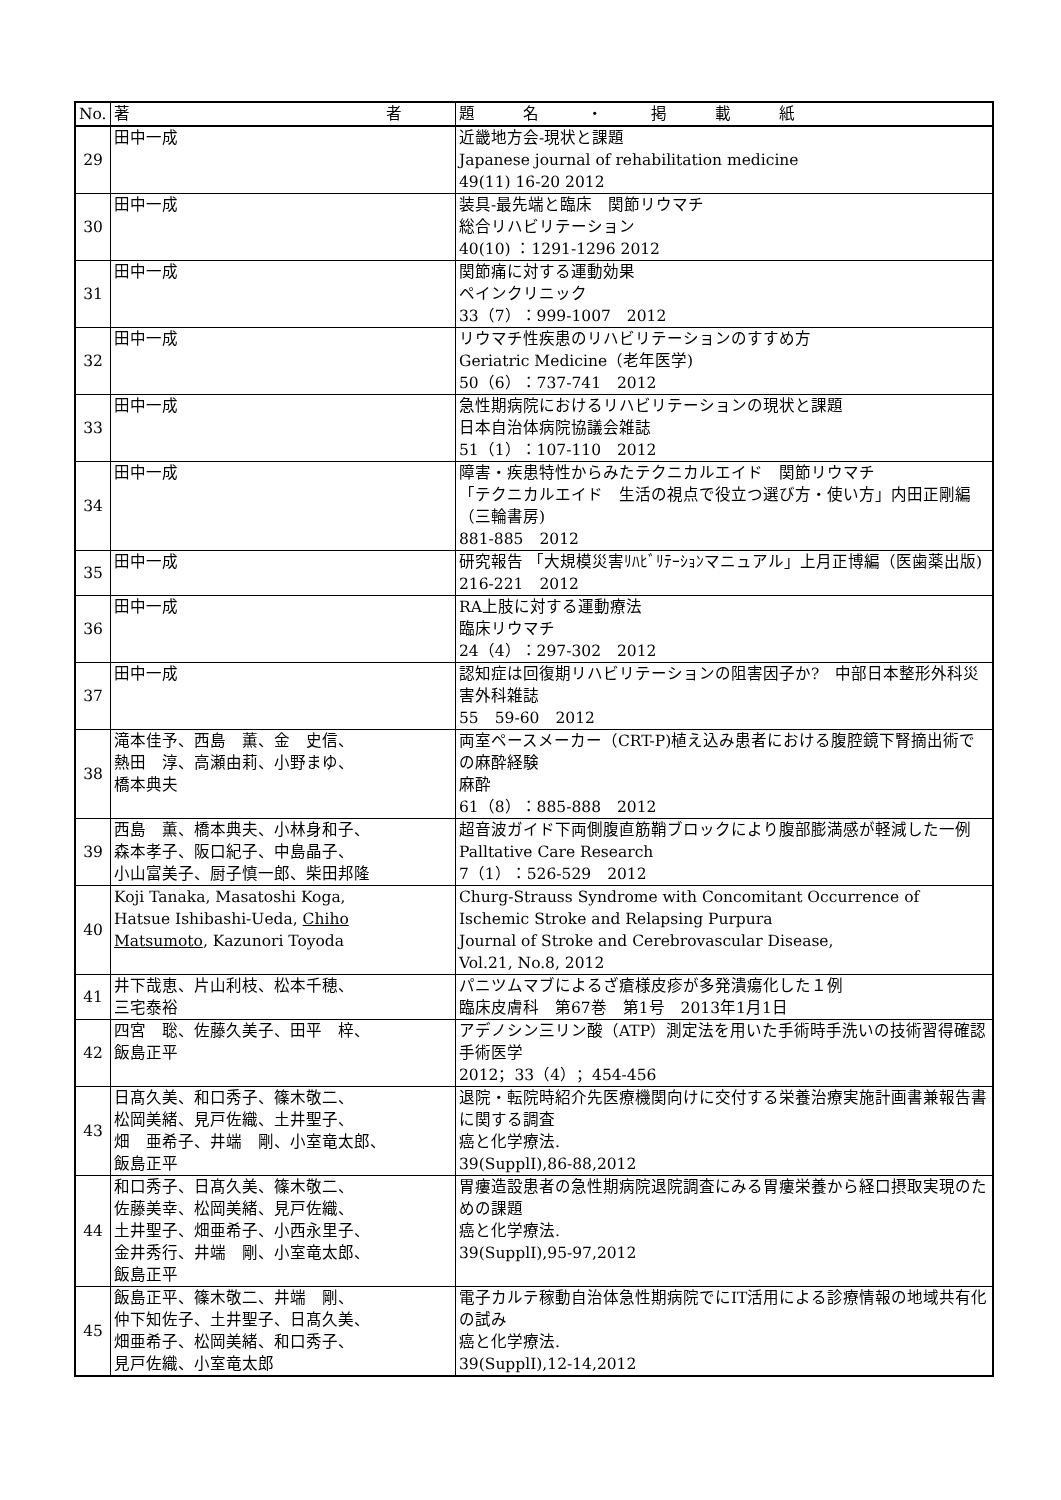| No. | 著 者 | 題 名 ・ 掲 載 紙 |
| --- | --- | --- |
| 29 | 田中一成 | 近畿地方会-現状と課題 Japanese journal of rehabilitation medicine 49(11) 16-20 2012 |
| 30 | 田中一成 | 装具-最先端と臨床 関節リウマチ 総合リハビリテーション 40(10) ：1291-1296 2012 |
| 31 | 田中一成 | 関節痛に対する運動効果 ペインクリニック 33（7）：999-1007 2012 |
| 32 | 田中一成 | リウマチ性疾患のリハビリテーションのすすめ方 Geriatric Medicine（老年医学) 50（6）：737-741 2012 |
| 33 | 田中一成 | 急性期病院におけるリハビリテーションの現状と課題 日本自治体病院協議会雑誌 51（1）：107-110 2012 |
| 34 | 田中一成 | 障害・疾患特性からみたテクニカルエイド 関節リウマチ 「テクニカルエイド 生活の視点で役立つ選び方・使い方」内田正剛編（三輪書房) 881-885 2012 |
| 35 | 田中一成 | 研究報告 「大規模災害ﾘﾊﾋﾞﾘﾃｰｼｮﾝマニュアル」上月正博編（医歯薬出版) 216-221 2012 |
| 36 | 田中一成 | RA上肢に対する運動療法 臨床リウマチ 24（4）：297-302 2012 |
| 37 | 田中一成 | 認知症は回復期リハビリテーションの阻害因子か? 中部日本整形外科災害外科雑誌 55 59-60 2012 |
| 38 | 滝本佳予、西島 薫、金 史信、 熱田 淳、高瀬由莉、小野まゆ、 橋本典夫 | 両室ペースメーカー（CRT-P)植え込み患者における腹腔鏡下腎摘出術での麻酔経験 麻酔 61（8）：885-888 2012 |
| 39 | 西島 薫、橋本典夫、小林身和子、 森本孝子、阪口紀子、中島晶子、 小山富美子、厨子慎一郎、柴田邦隆 | 超音波ガイド下両側腹直筋鞘ブロックにより腹部膨満感が軽減した一例 Palltative Care Research 7（1）：526-529 2012 |
| 40 | Koji Tanaka, Masatoshi Koga, Hatsue Ishibashi-Ueda, Chiho Matsumoto , Kazunori Toyoda | Churg-Strauss Syndrome with Concomitant Occurrence of Ischemic Stroke and Relapsing Purpura Journal of Stroke and Cerebrovascular Disease, Vol.21, No.8, 2012 |
| 41 | 井下哉恵、片山利枝、松本千穂、 三宅泰裕 | パニツムマブによるざ瘡様皮疹が多発潰瘍化した１例 臨床皮膚科 第67巻 第1号 2013年1月1日 |
| 42 | 四宮 聡、佐藤久美子、田平 梓、 飯島正平 | アデノシン三リン酸（ATP）測定法を用いた手術時手洗いの技術習得確認 手術医学 2012；33（4）；454-456 |
| 43 | 日髙久美、和口秀子、篠木敬二、 松岡美緒、見戸佐織、土井聖子、 畑 亜希子、井端 剛、小室竜太郎、 飯島正平 | 退院・転院時紹介先医療機関向けに交付する栄養治療実施計画書兼報告書に関する調査 癌と化学療法. 39(SupplⅠ),86-88,2012 |
| 44 | 和口秀子、日髙久美、篠木敬二、 佐藤美幸、松岡美緒、見戸佐織、 土井聖子、畑亜希子、小西永里子、 金井秀行、井端 剛、小室竜太郎、 飯島正平 | 胃瘻造設患者の急性期病院退院調査にみる胃瘻栄養から経口摂取実現のための課題 癌と化学療法. 39(SupplⅠ),95-97,2012 |
| 45 | 飯島正平、篠木敬二、井端 剛、 仲下知佐子、土井聖子、日髙久美、 畑亜希子、松岡美緒、和口秀子、 見戸佐織、小室竜太郎 | 電子カルテ稼動自治体急性期病院でにIT活用による診療情報の地域共有化の試み 癌と化学療法. 39(SupplⅠ),12-14,2012 |